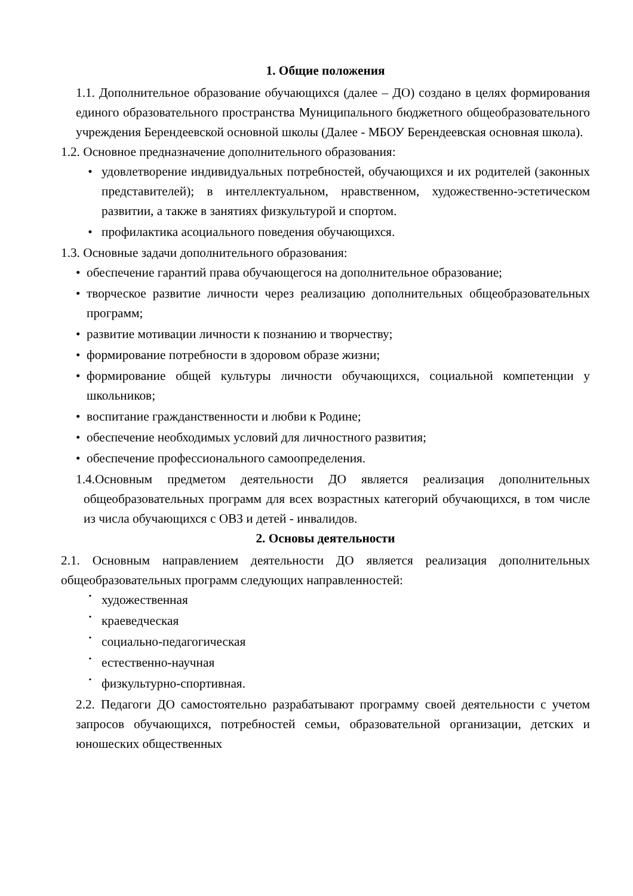1. Общие положения
1.1. Дополнительное образование обучающихся (далее – ДО) создано в целях формирования единого образовательного пространства Муниципального бюджетного общеобразовательного учреждения Берендеевской основной школы (Далее - МБОУ Берендеевская основная школа).
1.2. Основное предназначение дополнительного образования:
• удовлетворение индивидуальных потребностей, обучающихся и их родителей (законных представителей); в интеллектуальном, нравственном, художественно-эстетическом развитии, а также в занятиях физкультурой и спортом.
• профилактика асоциального поведения обучающихся.
1.3. Основные задачи дополнительного образования:
• обеспечение гарантий права обучающегося на дополнительное образование;
• творческое развитие личности через реализацию дополнительных общеобразовательных программ;
• развитие мотивации личности к познанию и творчеству;
• формирование потребности в здоровом образе жизни;
• формирование общей культуры личности обучающихся, социальной компетенции у школьников;
• воспитание гражданственности и любви к Родине;
• обеспечение необходимых условий для личностного развития;
• обеспечение профессионального самоопределения.
1.4.Основным предметом деятельности ДО является реализация дополнительных общеобразовательных программ для всех возрастных категорий обучающихся, в том числе из числа обучающихся с ОВЗ и детей - инвалидов.
2. Основы деятельности
2.1. Основным направлением деятельности ДО является реализация дополнительных общеобразовательных программ следующих направленностей:
• художественная
• краеведческая
• социально-педагогическая
• естественно-научная
• физкультурно-спортивная.
2.2. Педагоги ДО самостоятельно разрабатывают программу своей деятельности с учетом запросов обучающихся, потребностей семьи, образовательной организации, детских и юношеских общественных